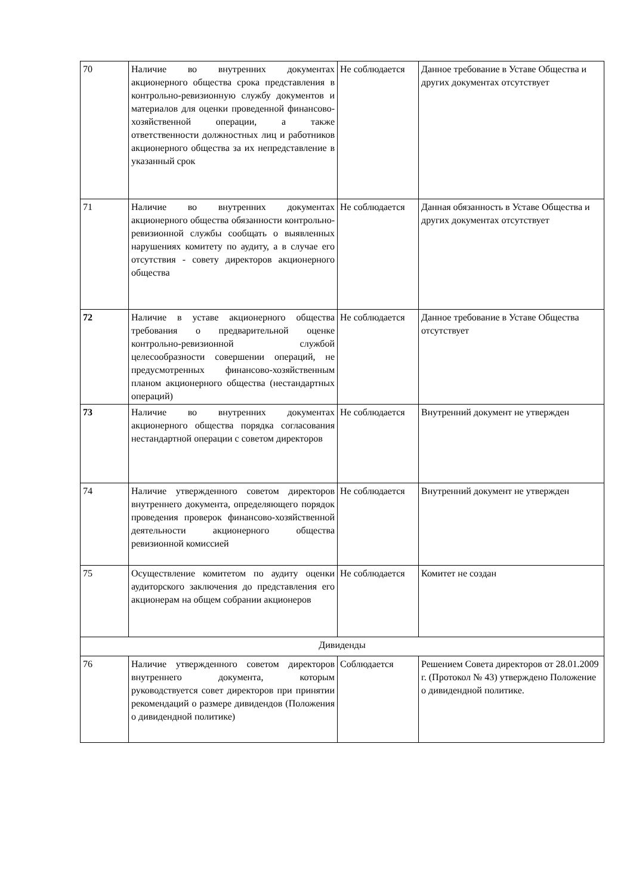| 70 | Наличие во внутренних документах акционерного общества срока представления в контрольно-ревизионную службу документов и материалов для оценки проведенной финансово-хозяйственной операции, а также ответственности должностных лиц и работников акционерного общества за их непредставление в указанный срок | Не соблюдается | Данное требование в Уставе Общества и других документах отсутствует |
| 71 | Наличие во внутренних документах акционерного общества обязанности контрольно-ревизионной службы сообщать о выявленных нарушениях комитету по аудиту, а в случае его отсутствия - совету директоров акционерного общества | Не соблюдается | Данная обязанность в Уставе Общества и других документах отсутствует |
| 72 | Наличие в уставе акционерного общества требования о предварительной оценке контрольно-ревизионной службой целесообразности совершении операций, не предусмотренных финансово-хозяйственным планом акционерного общества (нестандартных операций) | Не соблюдается | Данное требование в Уставе Общества отсутствует |
| 73 | Наличие во внутренних документах акционерного общества порядка согласования нестандартной операции с советом директоров | Не соблюдается | Внутренний документ не утвержден |
| 74 | Наличие утвержденного советом директоров внутреннего документа, определяющего порядок проведения проверок финансово-хозяйственной деятельности акционерного общества ревизионной комиссией | Не соблюдается | Внутренний документ не утвержден |
| 75 | Осуществление комитетом по аудиту оценки аудиторского заключения до представления его акционерам на общем собрании акционеров | Не соблюдается | Комитет не создан |
| Дивиденды | | | |
| 76 | Наличие утвержденного советом директоров внутреннего документа, которым руководствуется совет директоров при принятии рекомендаций о размере дивидендов (Положения о дивидендной политике) | Соблюдается | Решением Совета директоров от 28.01.2009 г. (Протокол № 43) утверждено Положение о дивидендной политике. |